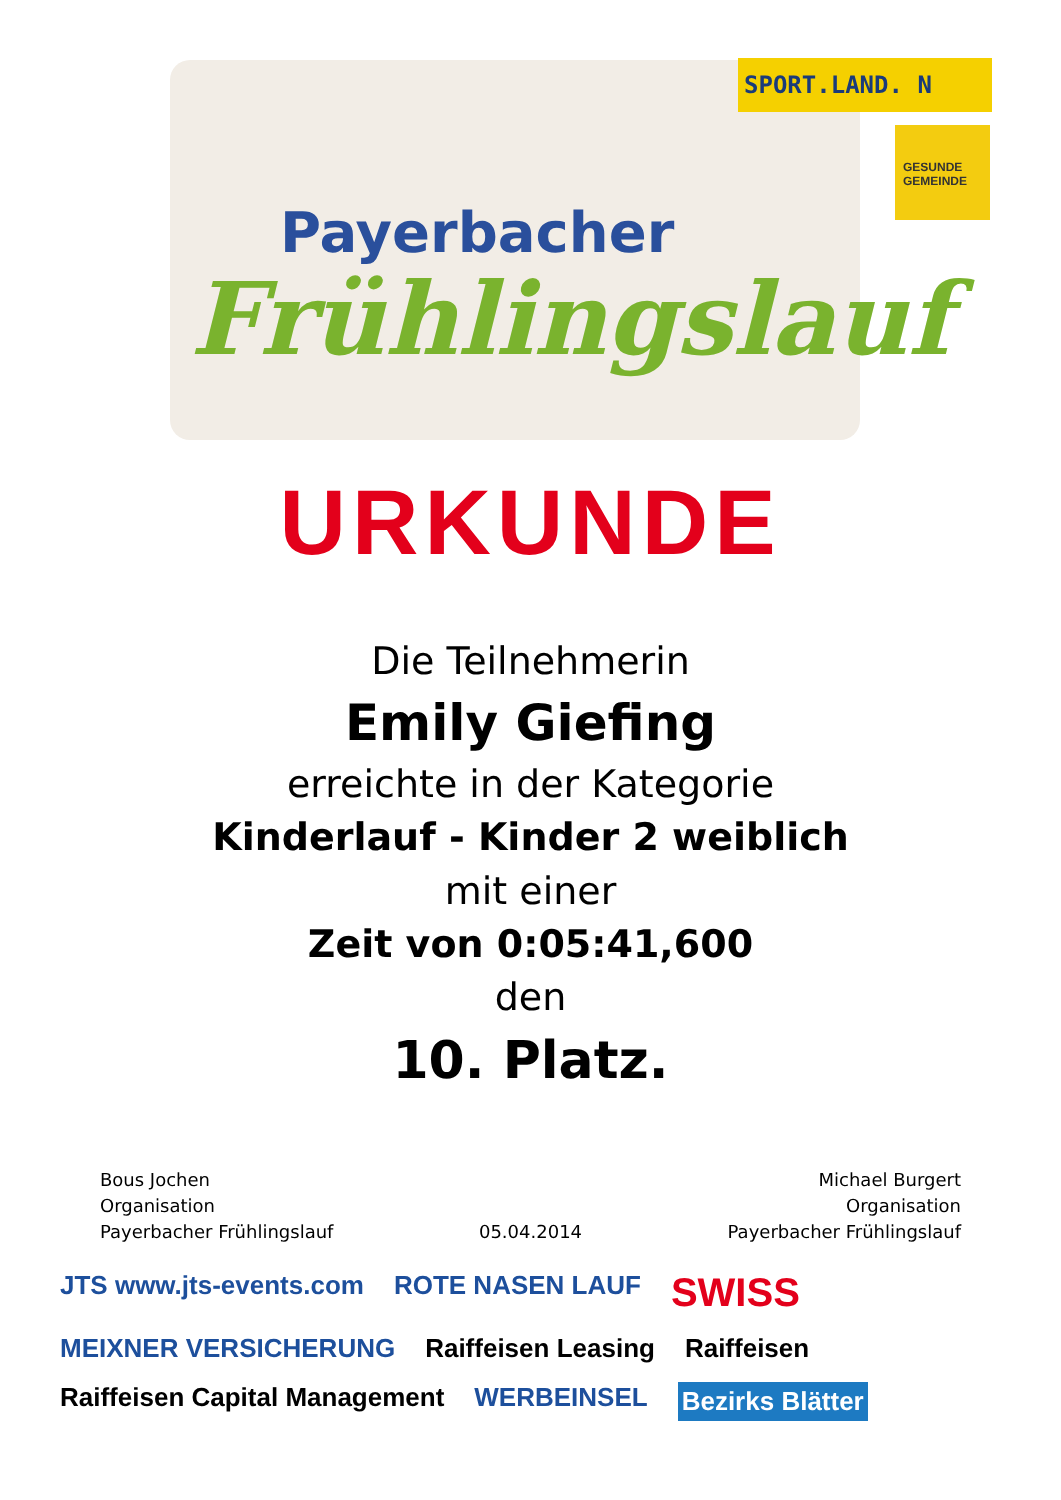Payerbacher
Frühlingslauf
SPORT.LAND. N
GESUNDE GEMEINDE
URKUNDE
Die Teilnehmerin
Emily Giefing
erreichte in der Kategorie
Kinderlauf - Kinder 2 weiblich
mit einer
Zeit von 0:05:41,600
den
10. Platz.
Bous Jochen
Organisation
Payerbacher Frühlingslauf
05.04.2014 Michael Burgert
Organisation
Payerbacher Frühlingslauf
JTS www.jts-events.com ROTE NASEN LAUF SWISS MEIXNER VERSICHERUNG Raiffeisen Leasing Raiffeisen Raiffeisen Capital Management WERBEINSEL Bezirks Blätter